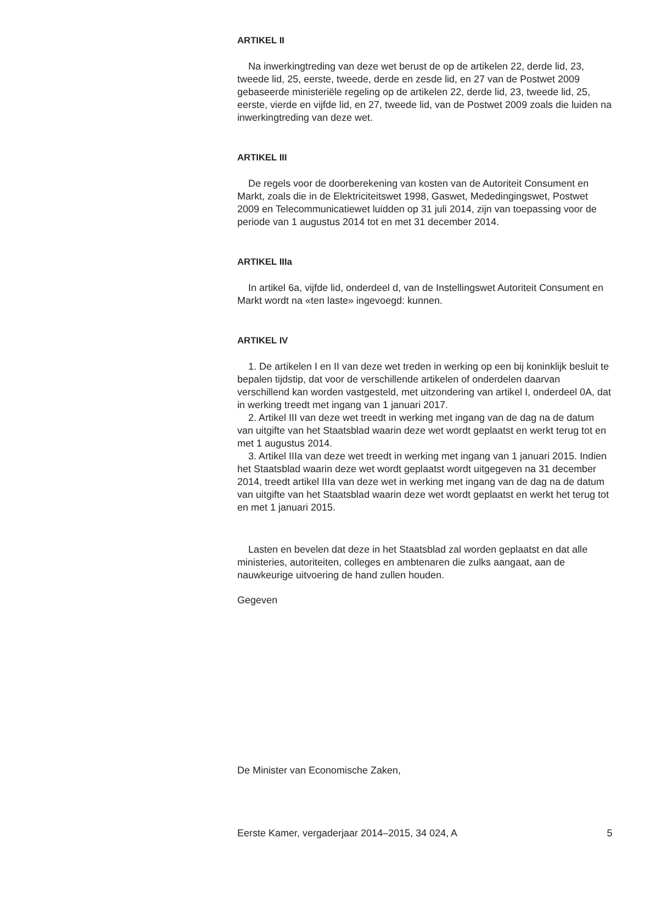ARTIKEL II
Na inwerkingtreding van deze wet berust de op de artikelen 22, derde lid, 23, tweede lid, 25, eerste, tweede, derde en zesde lid, en 27 van de Postwet 2009 gebaseerde ministeriële regeling op de artikelen 22, derde lid, 23, tweede lid, 25, eerste, vierde en vijfde lid, en 27, tweede lid, van de Postwet 2009 zoals die luiden na inwerkingtreding van deze wet.
ARTIKEL III
De regels voor de doorberekening van kosten van de Autoriteit Consument en Markt, zoals die in de Elektriciteitswet 1998, Gaswet, Mededingingswet, Postwet 2009 en Telecommunicatiewet luidden op 31 juli 2014, zijn van toepassing voor de periode van 1 augustus 2014 tot en met 31 december 2014.
ARTIKEL IIIa
In artikel 6a, vijfde lid, onderdeel d, van de Instellingswet Autoriteit Consument en Markt wordt na «ten laste» ingevoegd: kunnen.
ARTIKEL IV
1. De artikelen I en II van deze wet treden in werking op een bij koninklijk besluit te bepalen tijdstip, dat voor de verschillende artikelen of onderdelen daarvan verschillend kan worden vastgesteld, met uitzondering van artikel I, onderdeel 0A, dat in werking treedt met ingang van 1 januari 2017.
2. Artikel III van deze wet treedt in werking met ingang van de dag na de datum van uitgifte van het Staatsblad waarin deze wet wordt geplaatst en werkt terug tot en met 1 augustus 2014.
3. Artikel IIIa van deze wet treedt in werking met ingang van 1 januari 2015. Indien het Staatsblad waarin deze wet wordt geplaatst wordt uitgegeven na 31 december 2014, treedt artikel IIIa van deze wet in werking met ingang van de dag na de datum van uitgifte van het Staatsblad waarin deze wet wordt geplaatst en werkt het terug tot en met 1 januari 2015.
Lasten en bevelen dat deze in het Staatsblad zal worden geplaatst en dat alle ministeries, autoriteiten, colleges en ambtenaren die zulks aangaat, aan de nauwkeurige uitvoering de hand zullen houden.
Gegeven
De Minister van Economische Zaken,
Eerste Kamer, vergaderjaar 2014–2015, 34 024, A 5